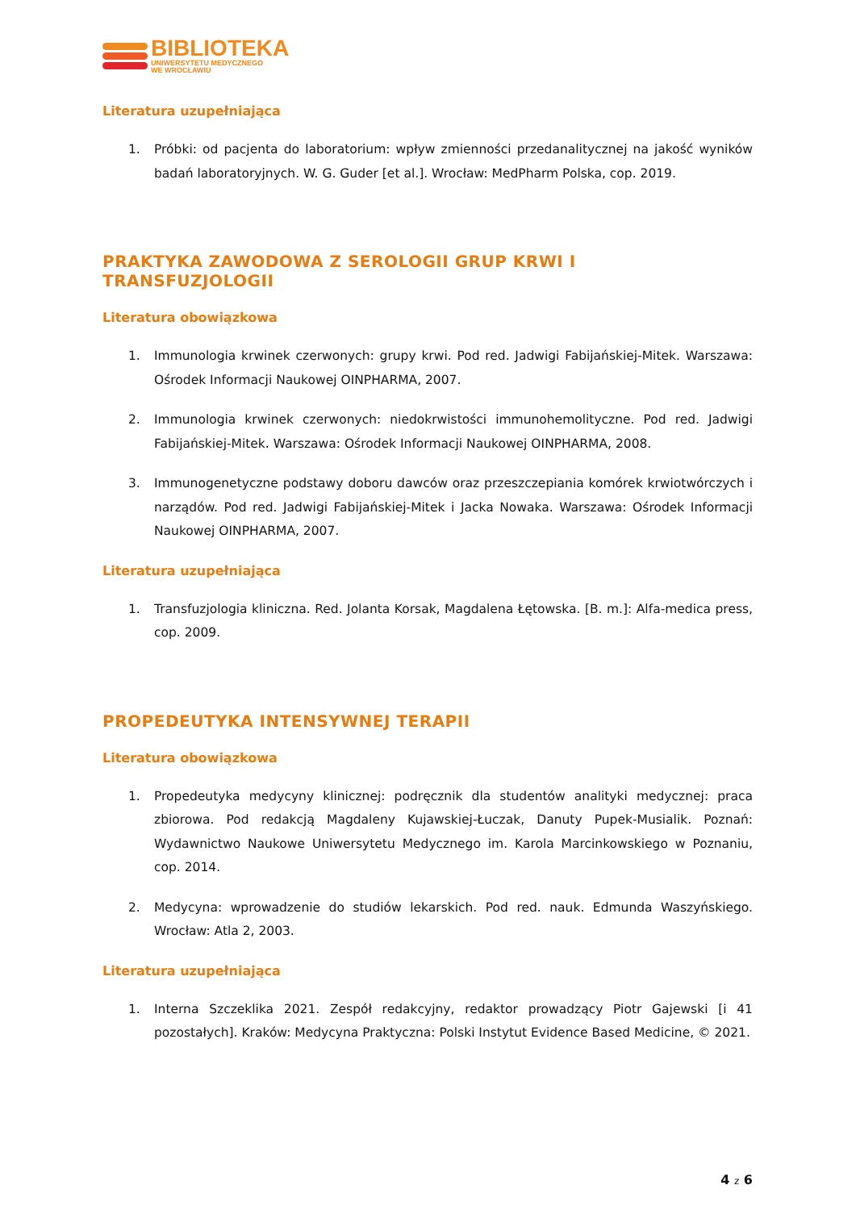BIBLIOTEKA
UNIWERSYTETU MEDYCZNEGO
WE WROCŁAWIU
Literatura uzupełniająca
1. Próbki: od pacjenta do laboratorium: wpływ zmienności przedanalitycznej na jakość wyników badań laboratoryjnych. W. G. Guder [et al.]. Wrocław: MedPharm Polska, cop. 2019.
PRAKTYKA ZAWODOWA Z SEROLOGII GRUP KRWI I TRANSFUZJOLOGII
Literatura obowiązkowa
1. Immunologia krwinek czerwonych: grupy krwi. Pod red. Jadwigi Fabijańskiej-Mitek. Warszawa: Ośrodek Informacji Naukowej OINPHARMA, 2007.
2. Immunologia krwinek czerwonych: niedokrwistości immunohemolityczne. Pod red. Jadwigi Fabijańskiej-Mitek. Warszawa: Ośrodek Informacji Naukowej OINPHARMA, 2008.
3. Immunogenetyczne podstawy doboru dawców oraz przeszczepiania komórek krwiotwórczych i narządów. Pod red. Jadwigi Fabijańskiej-Mitek i Jacka Nowaka. Warszawa: Ośrodek Informacji Naukowej OINPHARMA, 2007.
Literatura uzupełniająca
1. Transfuzjologia kliniczna. Red. Jolanta Korsak, Magdalena Łętowska. [B. m.]: Alfa-medica press, cop. 2009.
PROPEDEUTYKA INTENSYWNEJ TERAPII
Literatura obowiązkowa
1. Propedeutyka medycyny klinicznej: podręcznik dla studentów analityki medycznej: praca zbiorowa. Pod redakcją Magdaleny Kujawskiej-Łuczak, Danuty Pupek-Musialik. Poznań: Wydawnictwo Naukowe Uniwersytetu Medycznego im. Karola Marcinkowskiego w Poznaniu, cop. 2014.
2. Medycyna: wprowadzenie do studiów lekarskich. Pod red. nauk. Edmunda Waszyńskiego. Wrocław: Atla 2, 2003.
Literatura uzupełniająca
1. Interna Szczeklika 2021. Zespół redakcyjny, redaktor prowadzący Piotr Gajewski [i 41 pozostałych]. Kraków: Medycyna Praktyczna: Polski Instytut Evidence Based Medicine, © 2021.
4 z 6